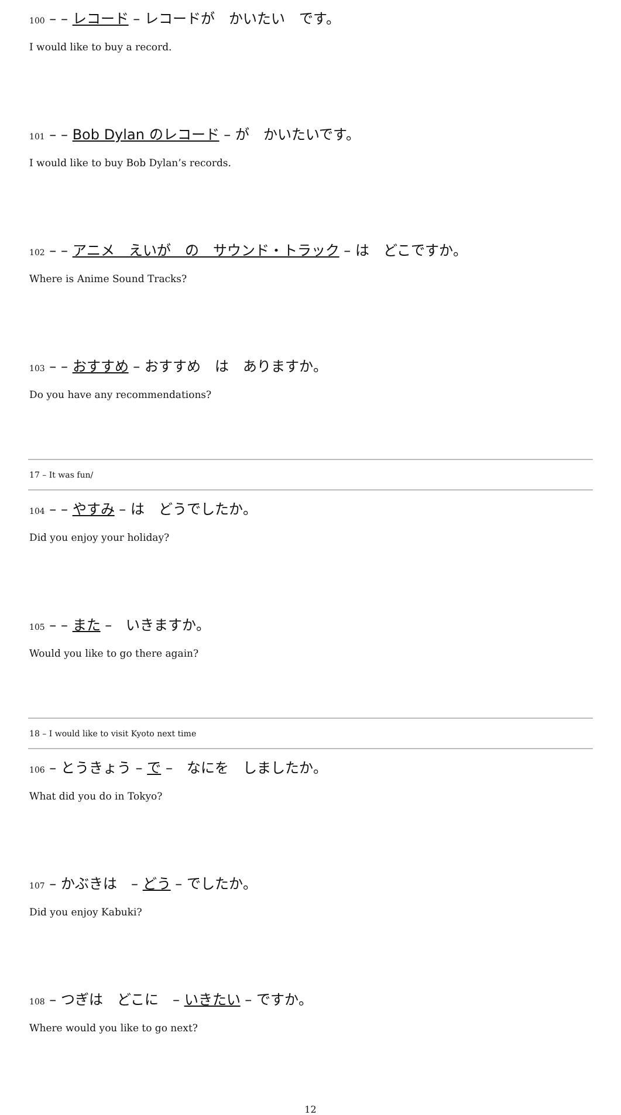100 – – レコード – レコードが　かいたい　です。
I would like to buy a record.
101 – – Bob Dylan のレコード – が　かいたいです。
I would like to buy Bob Dylan’s records.
102 – – アニメ　えいが　の　サウンド・トラック – は　どこですか。
Where is Anime Sound Tracks?
103 – – おすすめ – おすすめ　は　ありますか。
Do you have any recommendations?
17 – It was fun/
104 – – やすみ – は　どうでしたか。
Did you enjoy your holiday?
105 – – また –　いきますか。
Would you like to go there again?
18 – I would like to visit Kyoto next time
106 – とうきょう – で –　なにを　しましたか。
What did you do in Tokyo?
107 – かぶきは　– どう – でしたか。
Did you enjoy Kabuki?
108 – つぎは　どこに　– いきたい – ですか。
Where would you like to go next?
12